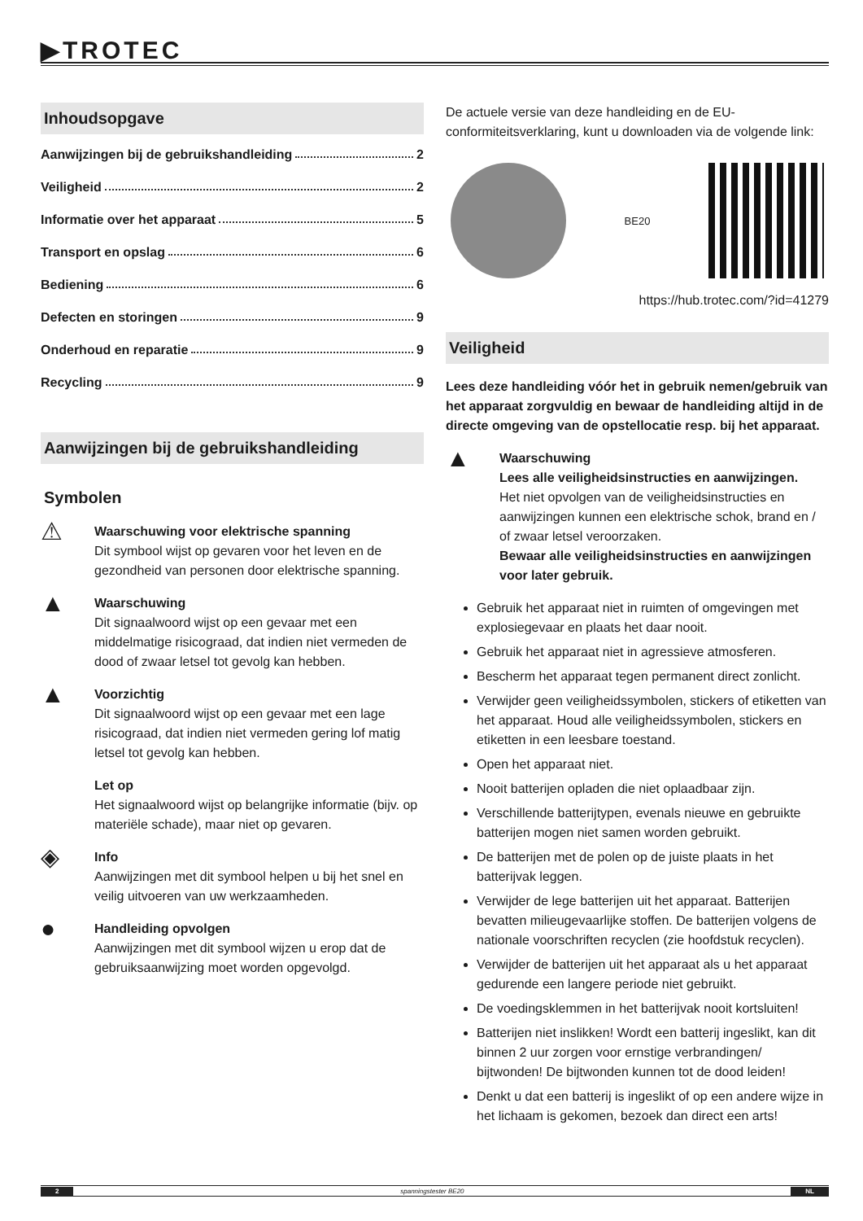▶TROTEC
Inhoudsopgave
Aanwijzingen bij de gebruikshandleiding 2
Veiligheid 2
Informatie over het apparaat 5
Transport en opslag 6
Bediening 6
Defecten en storingen 9
Onderhoud en reparatie 9
Recycling 9
Aanwijzingen bij de gebruikshandleiding
Symbolen
⚠
Waarschuwing voor elektrische spanning
Dit symbool wijst op gevaren voor het leven en de gezondheid van personen door elektrische spanning.
▲
Waarschuwing
Dit signaalwoord wijst op een gevaar met een middelmatige risicograad, dat indien niet vermeden de dood of zwaar letsel tot gevolg kan hebben.
▲
Voorzichtig
Dit signaalwoord wijst op een gevaar met een lage risicograad, dat indien niet vermeden gering lof matig letsel tot gevolg kan hebben.
Let op
Het signaalwoord wijst op belangrijke informatie (bijv. op materiële schade), maar niet op gevaren.
◈
Info
Aanwijzingen met dit symbool helpen u bij het snel en veilig uitvoeren van uw werkzaamheden.
●
Handleiding opvolgen
Aanwijzingen met dit symbool wijzen u erop dat de gebruiksaanwijzing moet worden opgevolgd.
De actuele versie van deze handleiding en de EU-conformiteitsverklaring, kunt u downloaden via de volgende link:
BE20
https://hub.trotec.com/?id=41279
Veiligheid
Lees deze handleiding vóór het in gebruik nemen/gebruik van het apparaat zorgvuldig en bewaar de handleiding altijd in de directe omgeving van de opstellocatie resp. bij het apparaat.
▲
Waarschuwing
Lees alle veiligheidsinstructies en aanwijzingen.
Het niet opvolgen van de veiligheidsinstructies en aanwijzingen kunnen een elektrische schok, brand en / of zwaar letsel veroorzaken.
Bewaar alle veiligheidsinstructies en aanwijzingen voor later gebruik.
Gebruik het apparaat niet in ruimten of omgevingen met explosiegevaar en plaats het daar nooit.
Gebruik het apparaat niet in agressieve atmosferen.
Bescherm het apparaat tegen permanent direct zonlicht.
Verwijder geen veiligheidssymbolen, stickers of etiketten van het apparaat. Houd alle veiligheidssymbolen, stickers en etiketten in een leesbare toestand.
Open het apparaat niet.
Nooit batterijen opladen die niet oplaadbaar zijn.
Verschillende batterijtypen, evenals nieuwe en gebruikte batterijen mogen niet samen worden gebruikt.
De batterijen met de polen op de juiste plaats in het batterijvak leggen.
Verwijder de lege batterijen uit het apparaat. Batterijen bevatten milieugevaarlijke stoffen. De batterijen volgens de nationale voorschriften recyclen (zie hoofdstuk recyclen).
Verwijder de batterijen uit het apparaat als u het apparaat gedurende een langere periode niet gebruikt.
De voedingsklemmen in het batterijvak nooit kortsluiten!
Batterijen niet inslikken! Wordt een batterij ingeslikt, kan dit binnen 2 uur zorgen voor ernstige verbrandingen/ bijtwonden! De bijtwonden kunnen tot de dood leiden!
Denkt u dat een batterij is ingeslikt of op een andere wijze in het lichaam is gekomen, bezoek dan direct een arts!
2 spanningstester BE20 NL